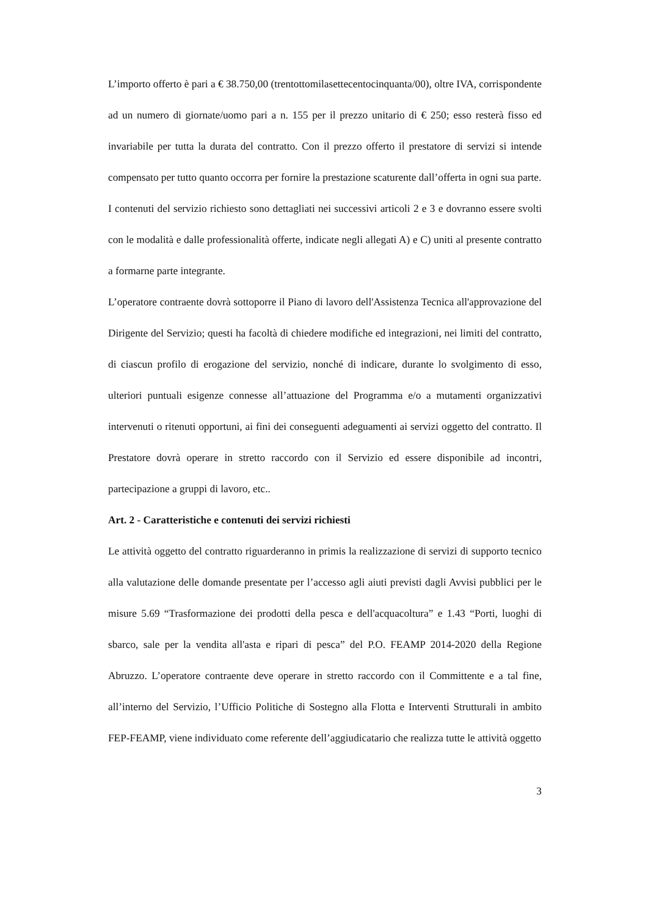L’importo offerto è pari a € 38.750,00 (trentottomilasettecentocinquanta/00), oltre IVA, corrispondente ad un numero di giornate/uomo pari a n. 155 per il prezzo unitario di € 250; esso resterà fisso ed invariabile per tutta la durata del contratto. Con il prezzo offerto il prestatore di servizi si intende compensato per tutto quanto occorra per fornire la prestazione scaturente dall’offerta in ogni sua parte.
I contenuti del servizio richiesto sono dettagliati nei successivi articoli 2 e 3 e dovranno essere svolti con le modalità e dalle professionalità offerte, indicate negli allegati A) e C) uniti al presente contratto a formarne parte integrante.
L’operatore contraente dovrà sottoporre il Piano di lavoro dell'Assistenza Tecnica all'approvazione del Dirigente del Servizio; questi ha facoltà di chiedere modifiche ed integrazioni, nei limiti del contratto, di ciascun profilo di erogazione del servizio, nonché di indicare, durante lo svolgimento di esso, ulteriori puntuali esigenze connesse all’attuazione del Programma e/o a mutamenti organizzativi intervenuti o ritenuti opportuni, ai fini dei conseguenti adeguamenti ai servizi oggetto del contratto. Il Prestatore dovrà operare in stretto raccordo con il Servizio ed essere disponibile ad incontri, partecipazione a gruppi di lavoro, etc..
Art. 2 - Caratteristiche e contenuti dei servizi richiesti
Le attività oggetto del contratto riguarderanno in primis la realizzazione di servizi di supporto tecnico alla valutazione delle domande presentate per l’accesso agli aiuti previsti dagli Avvisi pubblici per le misure 5.69 “Trasformazione dei prodotti della pesca e dell'acquacoltura” e 1.43 “Porti, luoghi di sbarco, sale per la vendita all'asta e ripari di pesca” del P.O. FEAMP 2014-2020 della Regione Abruzzo. L’operatore contraente deve operare in stretto raccordo con il Committente e a tal fine, all’interno del Servizio, l’Ufficio Politiche di Sostegno alla Flotta e Interventi Strutturali in ambito FEP-FEAMP, viene individuato come referente dell’aggiudicatario che realizza tutte le attività oggetto
3